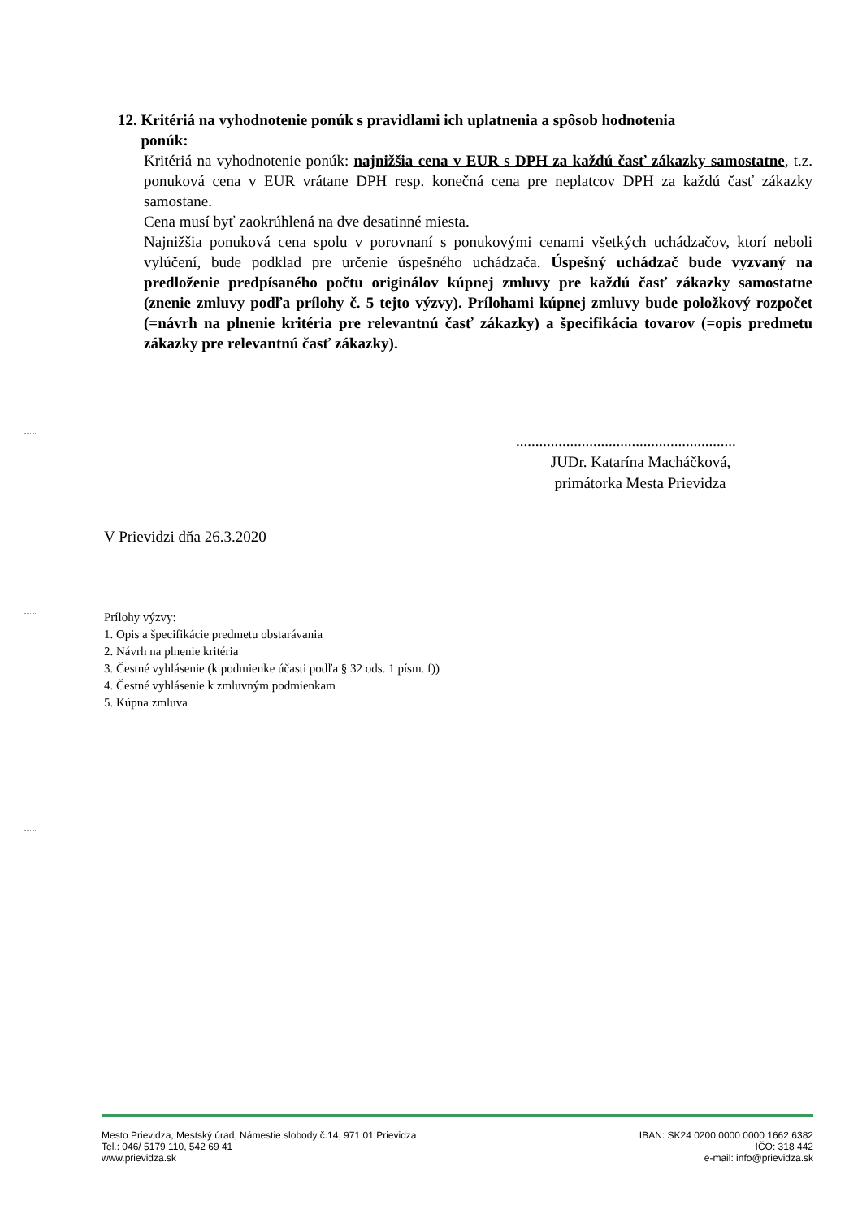12. Kritériá na vyhodnotenie ponúk s pravidlami ich uplatnenia a spôsob hodnotenia
ponúk:
Kritériá na vyhodnotenie ponúk: najnižšia cena v EUR s DPH za každú časť zákazky samostatne, t.z. ponuková cena v EUR vrátane DPH resp. konečná cena pre neplatcov DPH za každú časť zákazky samostane.
Cena musí byť zaokrúhlená na dve desatinné miesta.
Najnižšia ponuková cena spolu v porovnaní s ponukovými cenami všetkých uchádzačov, ktorí neboli vylúčení, bude podklad pre určenie úspešného uchádzača. Úspešný uchádzač bude vyzvaný na predloženie predpísaného počtu originálov kúpnej zmluvy pre každú časť zákazky samostatne (znenie zmluvy podľa prílohy č. 5 tejto výzvy). Prílohami kúpnej zmluvy bude položkový rozpočet (=návrh na plnenie kritéria pre relevantnú časť zákazky) a špecifikácia tovarov (=opis predmetu zákazky pre relevantnú časť zákazky).
.........................................................
JUDr. Katarína Macháčková,
primátorka Mesta Prievidza
V Prievidzi dňa 26.3.2020
Prílohy výzvy:
1. Opis a špecifikácie predmetu obstarávania
2. Návrh na plnenie kritéria
3. Čestné vyhlásenie (k podmienke účasti podľa § 32 ods. 1 písm. f))
4. Čestné vyhlásenie k zmluvným podmienkam
5. Kúpna zmluva
Mesto Prievidza, Mestský úrad, Námestie slobody č.14, 971 01 Prievidza
Tel.: 046/ 5179 110, 542 69 41
www.prievidza.sk
IBAN: SK24 0200 0000 0000 1662 6382
IČO: 318 442
e-mail: info@prievidza.sk